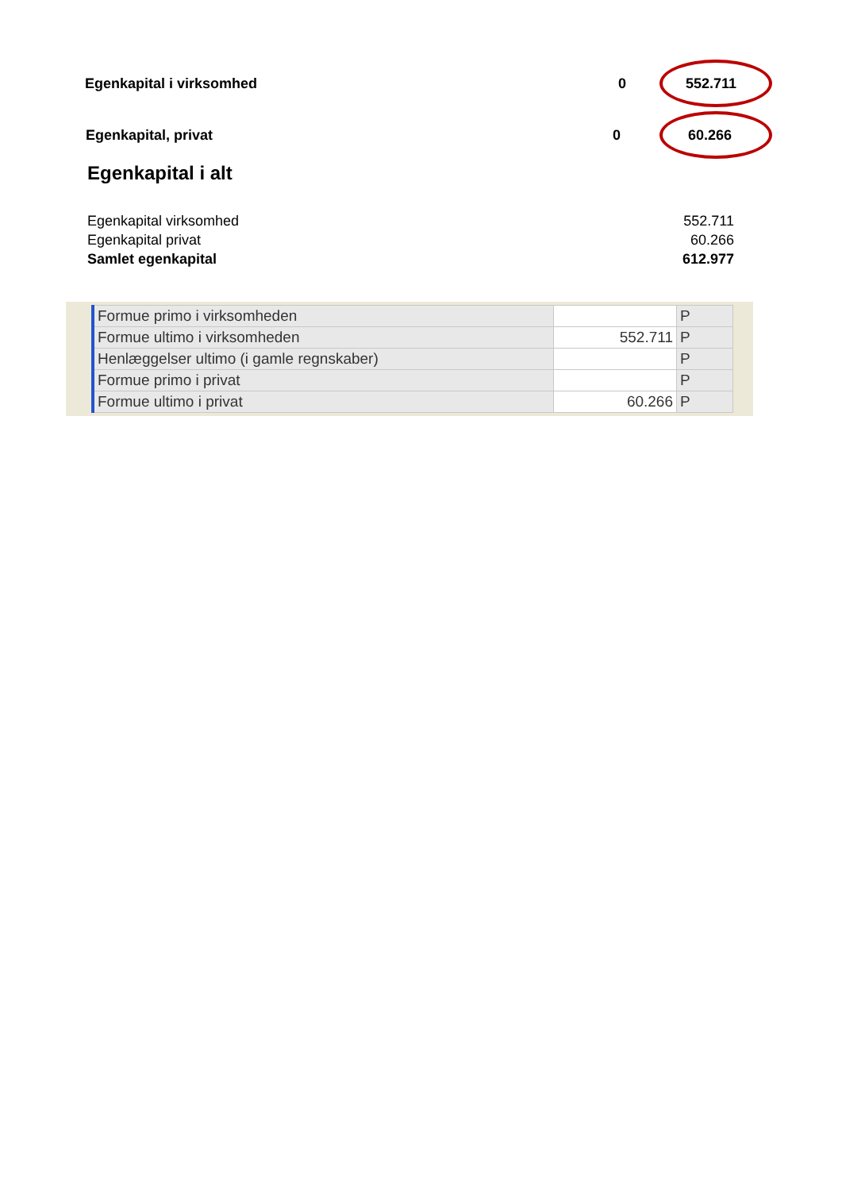Egenkapital i virksomhed 0 552.711
Egenkapital, privat 0 60.266
Egenkapital i alt
| Egenkapital virksomhed | 552.711 |
| Egenkapital privat | 60.266 |
| Samlet egenkapital | 612.977 |
| Formue primo i virksomheden | | P |
| Formue ultimo i virksomheden | 552.711 | P |
| Henlæggelser ultimo (i gamle regnskaber) | | P |
| Formue primo i privat | | P |
| Formue ultimo i privat | 60.266 | P |